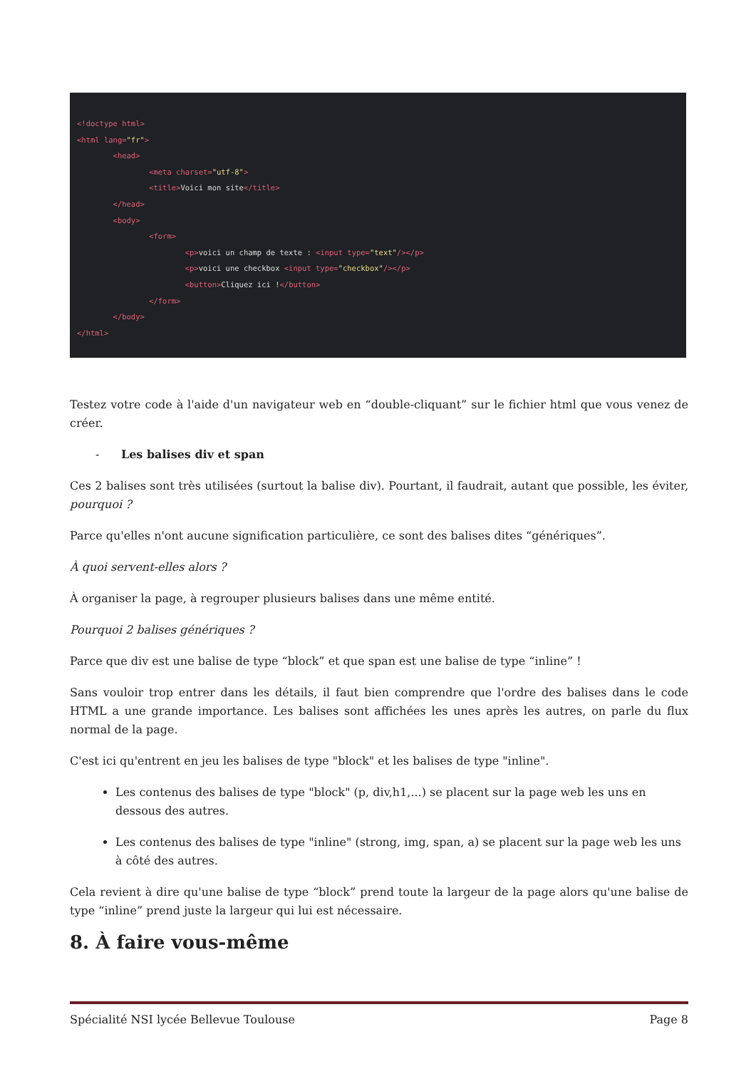<!doctype html> <html lang="fr"> <head> <meta charset="utf-8"> <title>Voici mon site</title> </head> <body> <form> <p>voici un champ de texte : <input type="text"/></p> <p>voici une checkbox <input type="checkbox"/></p> <button>Cliquez ici !</button> </form> </body> </html>
Testez votre code à l'aide d'un navigateur web en “double-cliquant” sur le fichier html que vous venez de créer.
- Les balises div et span
Ces 2 balises sont très utilisées (surtout la balise div). Pourtant, il faudrait, autant que possible, les éviter, pourquoi ?
Parce qu'elles n'ont aucune signification particulière, ce sont des balises dites “génériques”.
À quoi servent-elles alors ?
À organiser la page, à regrouper plusieurs balises dans une même entité.
Pourquoi 2 balises génériques ?
Parce que div est une balise de type “block” et que span est une balise de type “inline” !
Sans vouloir trop entrer dans les détails, il faut bien comprendre que l'ordre des balises dans le code HTML a une grande importance. Les balises sont affichées les unes après les autres, on parle du flux normal de la page.
C'est ici qu'entrent en jeu les balises de type "block" et les balises de type "inline".
Les contenus des balises de type "block" (p, div,h1,...) se placent sur la page web les uns en dessous des autres.
Les contenus des balises de type "inline" (strong, img, span, a) se placent sur la page web les uns à côté des autres.
Cela revient à dire qu'une balise de type “block” prend toute la largeur de la page alors qu'une balise de type “inline” prend juste la largeur qui lui est nécessaire.
8. À faire vous-même
Spécialité NSI lycée Bellevue Toulouse Page 8